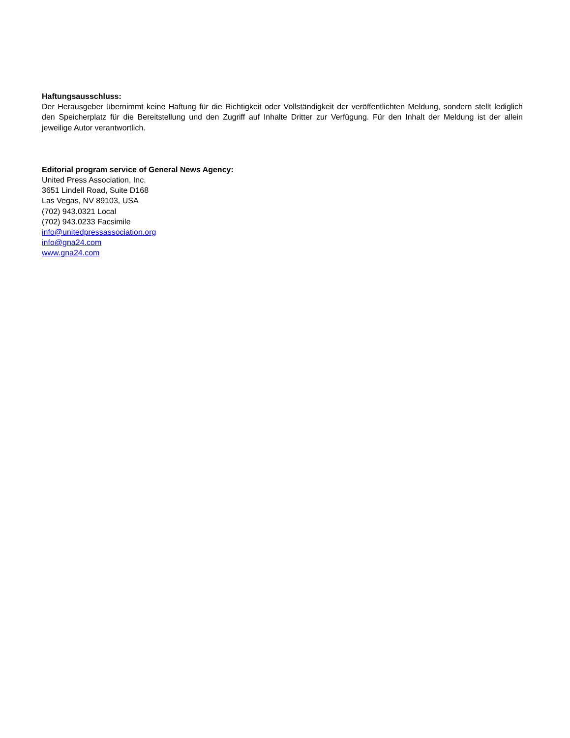Haftungsausschluss:
Der Herausgeber übernimmt keine Haftung für die Richtigkeit oder Vollständigkeit der veröffentlichten Meldung, sondern stellt lediglich den Speicherplatz für die Bereitstellung und den Zugriff auf Inhalte Dritter zur Verfügung. Für den Inhalt der Meldung ist der allein jeweilige Autor verantwortlich.
Editorial program service of General News Agency:
United Press Association, Inc.
3651 Lindell Road, Suite D168
Las Vegas, NV 89103, USA
(702) 943.0321 Local
(702) 943.0233 Facsimile
info@unitedpressassociation.org
info@gna24.com
www.gna24.com